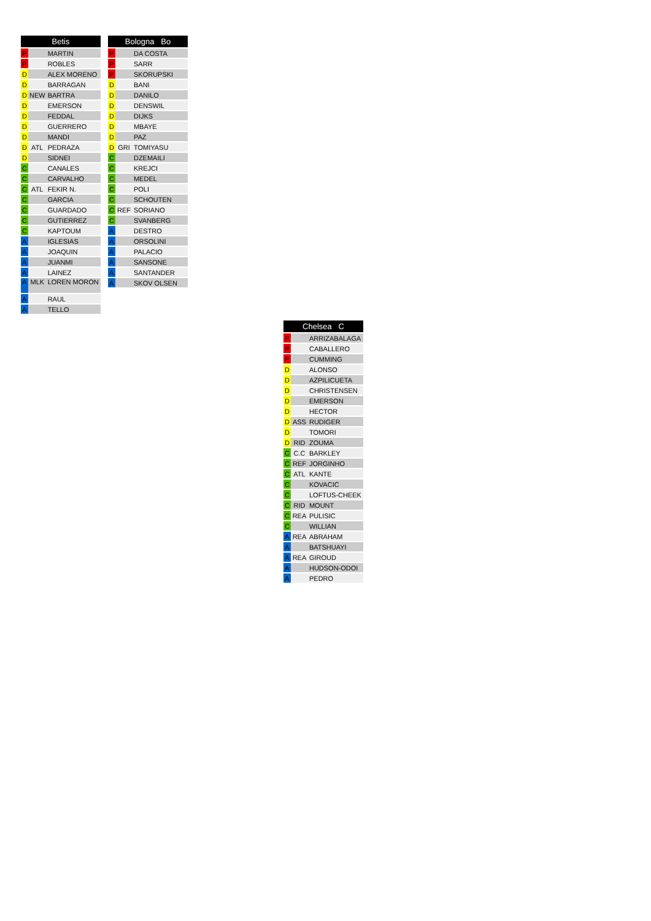| Betis | | |
| --- | --- | --- |
| P | | MARTIN |
| P | | ROBLES |
| D | | ALEX MORENO |
| D | | BARRAGAN |
| D | NEW | BARTRA |
| D | | EMERSON |
| D | | FEDDAL |
| D | | GUERRERO |
| D | | MANDI |
| D | ATL | PEDRAZA |
| D | | SIDNEI |
| C | | CANALES |
| C | | CARVALHO |
| C | ATL | FEKIR N. |
| C | | GARCIA |
| C | | GUARDADO |
| C | | GUTIERREZ |
| C | | KAPTOUM |
| A | | IGLESIAS |
| A | | JOAQUIN |
| A | | JUANMI |
| A | | LAINEZ |
| A | MLK | LOREN MORON |
| A | | RAUL |
| A | | TELLO |
| Bologna Bo | | |
| --- | --- | --- |
| P | | DA COSTA |
| P | | SARR |
| P | | SKORUPSKI |
| D | | BANI |
| D | | DANILO |
| D | | DENSWIL |
| D | | DIJKS |
| D | | MBAYE |
| D | | PAZ |
| D | GRI | TOMIYASU |
| C | | DZEMAILI |
| C | | KREJCI |
| C | | MEDEL |
| C | | POLI |
| C | | SCHOUTEN |
| C | REF | SORIANO |
| C | | SVANBERG |
| A | | DESTRO |
| A | | ORSOLINI |
| A | | PALACIO |
| A | | SANSONE |
| A | | SANTANDER |
| A | | SKOV OLSEN |
| Chelsea C | | |
| --- | --- | --- |
| P | | ARRIZABALAGA |
| P | | CABALLERO |
| P | | CUMMING |
| D | | ALONSO |
| D | | AZPILICUETA |
| D | | CHRISTENSEN |
| D | | EMERSON |
| D | | HECTOR |
| D | ASS | RUDIGER |
| D | | TOMORI |
| D | RID | ZOUMA |
| C | C.C | BARKLEY |
| C | REF | JORGINHO |
| C | ATL | KANTE |
| C | | KOVACIC |
| C | | LOFTUS-CHEEK |
| C | RID | MOUNT |
| C | REA | PULISIC |
| C | | WILLIAN |
| A | REA | ABRAHAM |
| A | | BATSHUAYI |
| A | REA | GIROUD |
| A | | HUDSON-ODOI |
| A | | PEDRO |